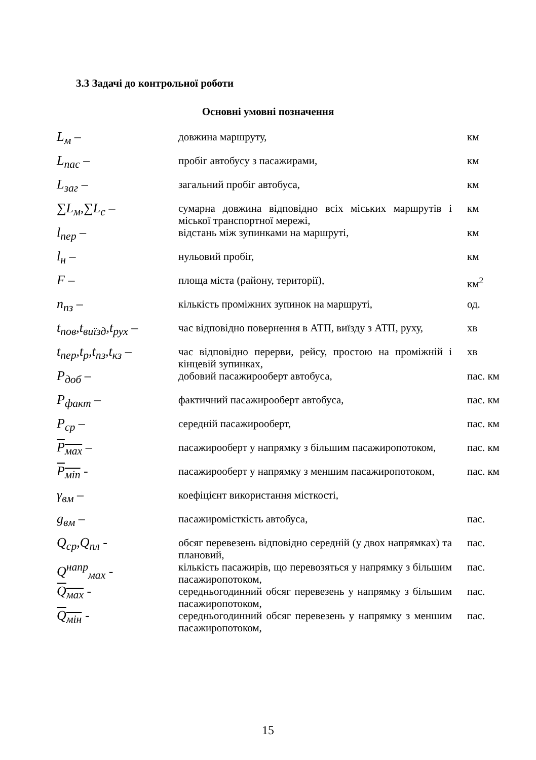3.3 Задачі до контрольної роботи
Основні умовні позначення
| L<sub>м</sub> – | довжина маршруту, | км |
| L<sub>пас</sub> – | пробіг автобусу з пасажирами, | км |
| L<sub>заг</sub> – | загальний пробіг автобуса, | км |
| ∑L<sub>м</sub>,∑L<sub>с</sub> – | сумарна довжина відповідно всіх міських маршрутів і міської транспортної мережі, | км |
| l<sub>пер</sub> – | відстань між зупинками на маршруті, | км |
| l<sub>н</sub> – | нульовий пробіг, | км |
| F – | площа міста (району, території), | км<sup>2</sup> |
| n<sub>пз</sub> – | кількість проміжних зупинок на маршруті, | од. |
| t<sub>пов</sub>,t<sub>виїзд</sub>,t<sub>рух</sub> – | час відповідно повернення в АТП, виїзду з АТП, руху, | хв |
| t<sub>пер</sub>,t<sub>р</sub>,t<sub>пз</sub>,t<sub>кз</sub> – | час відповідно перерви, рейсу, простою на проміжній і кінцевій зупинках, | хв |
| P<sub>доб</sub> – | добовий пасажирооберт автобуса, | пас. км |
| P<sub>факт</sub> – | фактичний пасажирооберт автобуса, | пас. км |
| P<sub>ср</sub> – | середній пасажирооберт, | пас. км |
| P<sub>мах</sub> – | пасажирооберт у напрямку з більшим пасажиропотоком, | пас. км |
| P<sub>міn</sub> - | пасажирооберт у напрямку з меншим пасажиропотоком, | пас. км |
| γ<sub>вм</sub> – | коефіцієнт використання місткості, | |
| g<sub>вм</sub> – | пасажиромісткість автобуса, | пас. |
| Q<sub>ср</sub>,Q<sub>пл</sub> - | обсяг перевезень відповідно середній (у двох напрямках) та плановий, | пас. |
| Q<sup>напр</sup><sub>мах</sub> - | кількість пасажирів, що перевозяться у напрямку з більшим пасажиропотоком, | пас. |
| Q<sub>мах</sub> - | середньогодинний обсяг перевезень у напрямку з більшим пасажиропотоком, | пас. |
| Q<sub>мін</sub> - | середньогодинний обсяг перевезень у напрямку з меншим пасажиропотоком, | пас. |
15